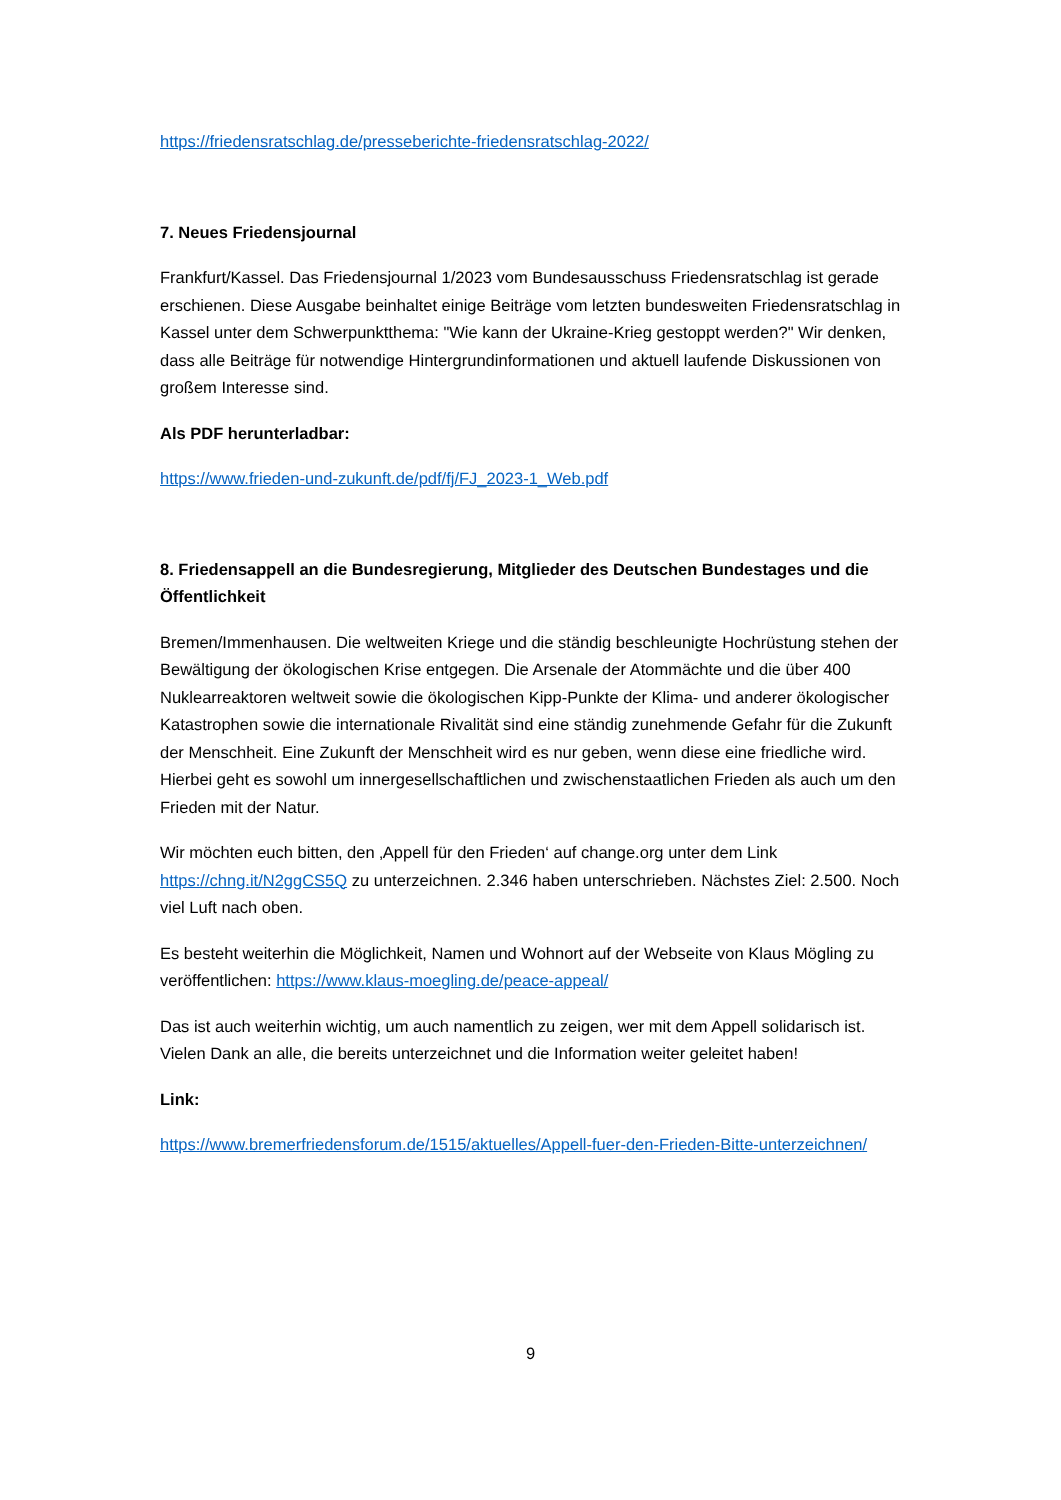https://friedensratschlag.de/presseberichte-friedensratschlag-2022/
7. Neues Friedensjournal
Frankfurt/Kassel. Das Friedensjournal 1/2023 vom Bundesausschuss Friedensratschlag ist gerade erschienen. Diese Ausgabe beinhaltet einige Beiträge vom letzten bundesweiten Friedensratschlag in Kassel unter dem Schwerpunktthema: "Wie kann der Ukraine-Krieg gestoppt werden?" Wir denken, dass alle Beiträge für notwendige Hintergrundinformationen und aktuell laufende Diskussionen von großem Interesse sind.
Als PDF herunterladbar:
https://www.frieden-und-zukunft.de/pdf/fj/FJ_2023-1_Web.pdf
8. Friedensappell an die Bundesregierung, Mitglieder des Deutschen Bundestages und die Öffentlichkeit
Bremen/Immenhausen. Die weltweiten Kriege und die ständig beschleunigte Hochrüstung stehen der Bewältigung der ökologischen Krise entgegen. Die Arsenale der Atommächte und die über 400 Nuklearreaktoren weltweit sowie die ökologischen Kipp-Punkte der Klima- und anderer ökologischer Katastrophen sowie die internationale Rivalität sind eine ständig zunehmende Gefahr für die Zukunft der Menschheit. Eine Zukunft der Menschheit wird es nur geben, wenn diese eine friedliche wird. Hierbei geht es sowohl um innergesellschaftlichen und zwischenstaatlichen Frieden als auch um den Frieden mit der Natur.
Wir möchten euch bitten, den ‚Appell für den Frieden‘ auf change.org unter dem Link https://chng.it/N2ggCS5Q zu unterzeichnen. 2.346 haben unterschrieben. Nächstes Ziel: 2.500. Noch viel Luft nach oben.
Es besteht weiterhin die Möglichkeit, Namen und Wohnort auf der Webseite von Klaus Mögling zu veröffentlichen: https://www.klaus-moegling.de/peace-appeal/
Das ist auch weiterhin wichtig, um auch namentlich zu zeigen, wer mit dem Appell solidarisch ist. Vielen Dank an alle, die bereits unterzeichnet und die Information weiter geleitet haben!
Link:
https://www.bremerfriedensforum.de/1515/aktuelles/Appell-fuer-den-Frieden-Bitte-unterzeichnen/
9